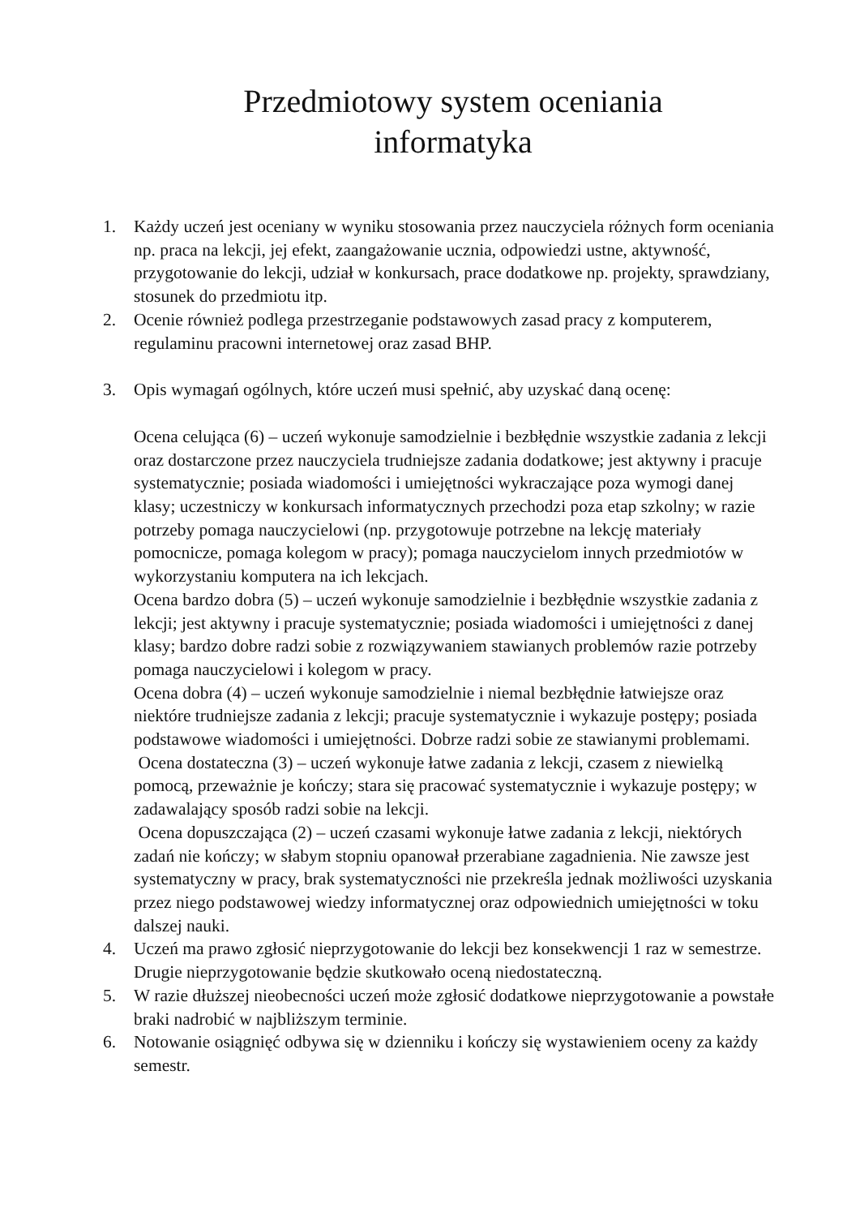Przedmiotowy system oceniania
informatyka
1. Każdy uczeń jest oceniany w wyniku stosowania przez nauczyciela różnych form oceniania np. praca na lekcji, jej efekt, zaangażowanie ucznia, odpowiedzi ustne, aktywność, przygotowanie do lekcji, udział w konkursach, prace dodatkowe np. projekty, sprawdziany, stosunek do przedmiotu itp.
2. Ocenie również podlega przestrzeganie podstawowych zasad pracy z komputerem, regulaminu pracowni internetowej oraz zasad BHP.
3. Opis wymagań ogólnych, które uczeń musi spełnić, aby uzyskać daną ocenę:
Ocena celująca (6) – uczeń wykonuje samodzielnie i bezbłędnie wszystkie zadania z lekcji oraz dostarczone przez nauczyciela trudniejsze zadania dodatkowe; jest aktywny i pracuje systematycznie; posiada wiadomości i umiejętności wykraczające poza wymogi danej klasy; uczestniczy w konkursach informatycznych przechodzi poza etap szkolny; w razie potrzeby pomaga nauczycielowi (np. przygotowuje potrzebne na lekcję materiały pomocnicze, pomaga kolegom w pracy); pomaga nauczycielom innych przedmiotów w wykorzystaniu komputera na ich lekcjach.
Ocena bardzo dobra (5) – uczeń wykonuje samodzielnie i bezbłędnie wszystkie zadania z lekcji; jest aktywny i pracuje systematycznie; posiada wiadomości i umiejętności z danej klasy; bardzo dobre radzi sobie z rozwiązywaniem stawianych problemów razie potrzeby pomaga nauczycielowi i kolegom w pracy.
Ocena dobra (4) – uczeń wykonuje samodzielnie i niemal bezbłędnie łatwiejsze oraz niektóre trudniejsze zadania z lekcji; pracuje systematycznie i wykazuje postępy; posiada podstawowe wiadomości i umiejętności. Dobrze radzi sobie ze stawianymi problemami.
Ocena dostateczna (3) – uczeń wykonuje łatwe zadania z lekcji, czasem z niewielką pomocą, przeważnie je kończy; stara się pracować systematycznie i wykazuje postępy; w zadawalający sposób radzi sobie na lekcji.
Ocena dopuszczająca (2) – uczeń czasami wykonuje łatwe zadania z lekcji, niektórych zadań nie kończy; w słabym stopniu opanował przerabiane zagadnienia. Nie zawsze jest systematyczny w pracy, brak systematyczności nie przekreśla jednak możliwości uzyskania przez niego podstawowej wiedzy informatycznej oraz odpowiednich umiejętności w toku dalszej nauki.
4. Uczeń ma prawo zgłosić nieprzygotowanie do lekcji bez konsekwencji 1 raz w semestrze. Drugie nieprzygotowanie będzie skutkowało oceną niedostateczną.
5. W razie dłuższej nieobecności uczeń może zgłosić dodatkowe nieprzygotowanie a powstałe braki nadrobić w najbliższym terminie.
6. Notowanie osiągnięć odbywa się w dzienniku i kończy się wystawieniem oceny za każdy semestr.